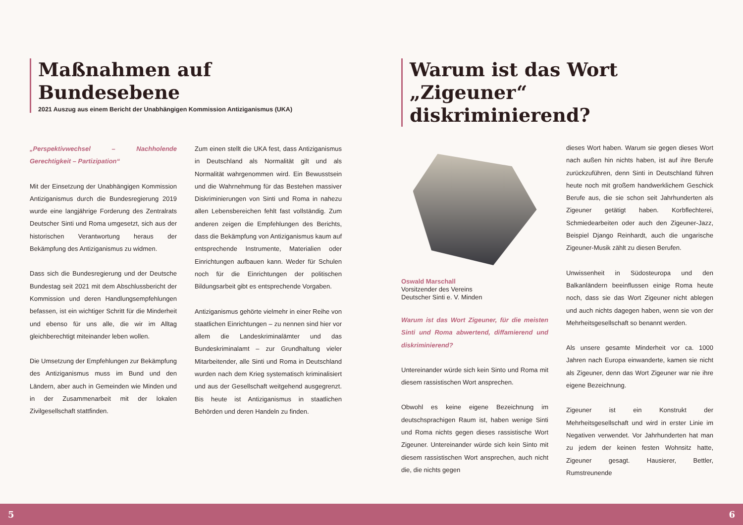Maßnahmen auf Bundesebene
2021 Auszug aus einem Bericht der Unabhängigen Kommission Antiziganismus (UKA)
„Perspektivwechsel – Nachholende Gerechtigkeit – Partizipation“
Mit der Einsetzung der Unabhängigen Kommission Antiziganismus durch die Bundesregierung 2019 wurde eine langjährige Forderung des Zentralrats Deutscher Sinti und Roma umgesetzt, sich aus der historischen Verantwortung heraus der Bekämpfung des Antiziganismus zu widmen.
Dass sich die Bundesregierung und der Deutsche Bundestag seit 2021 mit dem Abschlussbericht der Kommission und deren Handlungsempfehlungen befassen, ist ein wichtiger Schritt für die Minderheit und ebenso für uns alle, die wir im Alltag gleichberechtigt miteinander leben wollen.
Die Umsetzung der Empfehlungen zur Bekämpfung des Antiziganismus muss im Bund und den Ländern, aber auch in Gemeinden wie Minden und in der Zusammenarbeit mit der lokalen Zivilgesellschaft stattfinden.
Zum einen stellt die UKA fest, dass Antiziganismus in Deutschland als Normalität gilt und als Normalität wahrgenommen wird. Ein Bewusstsein und die Wahrnehmung für das Bestehen massiver Diskriminierungen von Sinti und Roma in nahezu allen Lebensbereichen fehlt fast vollständig. Zum anderen zeigen die Empfehlungen des Berichts, dass die Bekämpfung von Antiziganismus kaum auf entsprechende Instrumente, Materialien oder Einrichtungen aufbauen kann. Weder für Schulen noch für die Einrichtungen der politischen Bildungsarbeit gibt es entsprechende Vorgaben.
Antiziganismus gehörte vielmehr in einer Reihe von staatlichen Einrichtungen – zu nennen sind hier vor allem die Landeskriminalämter und das Bundeskriminalamt – zur Grundhaltung vieler Mitarbeitender, alle Sinti und Roma in Deutschland wurden nach dem Krieg systematisch kriminalisiert und aus der Gesellschaft weitgehend ausgegrenzt. Bis heute ist Antiziganismus in staatlichen Behörden und deren Handeln zu finden.
Warum ist das Wort „Zigeuner“ diskriminierend?
Oswald Marschall
Vorsitzender des Vereins
Deutscher Sinti e. V. Minden
Warum ist das Wort Zigeuner, für die meisten Sinti und Roma abwertend, diffamierend und diskriminierend?
Untereinander würde sich kein Sinto und Roma mit diesem rassistischen Wort ansprechen.
Obwohl es keine eigene Bezeichnung im deutschsprachigen Raum ist, haben wenige Sinti und Roma nichts gegen dieses rassistische Wort Zigeuner. Untereinander würde sich kein Sinto mit diesem rassistischen Wort ansprechen, auch nicht die, die nichts gegen
dieses Wort haben. Warum sie gegen dieses Wort nach außen hin nichts haben, ist auf ihre Berufe zurückzuführen, denn Sinti in Deutschland führen heute noch mit großem handwerklichem Geschick Berufe aus, die sie schon seit Jahrhunderten als Zigeuner getätigt haben. Korbflechterei, Schmiedearbeiten oder auch den Zigeuner-Jazz, Beispiel Django Reinhardt, auch die ungarische Zigeuner-Musik zählt zu diesen Berufen.
Unwissenheit in Südosteuropa und den Balkanländern beeinflussen einige Roma heute noch, dass sie das Wort Zigeuner nicht ablegen und auch nichts dagegen haben, wenn sie von der Mehrheitsgesellschaft so benannt werden.
Als unsere gesamte Minderheit vor ca. 1000 Jahren nach Europa einwanderte, kamen sie nicht als Zigeuner, denn das Wort Zigeuner war nie ihre eigene Bezeichnung.
Zigeuner ist ein Konstrukt der Mehrheitsgesellschaft und wird in erster Linie im Negativen verwendet. Vor Jahrhunderten hat man zu jedem der keinen festen Wohnsitz hatte, Zigeuner gesagt. Hausierer, Bettler, Rumstreunende
5 6